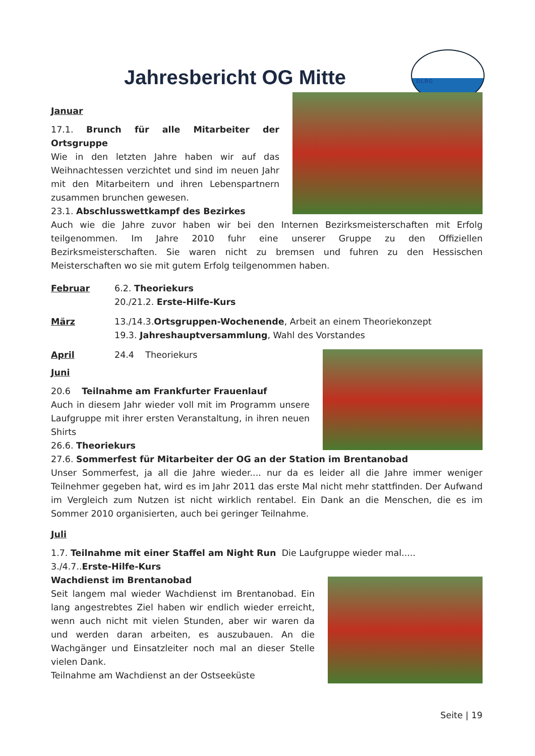DLRG
Jahresbericht OG Mitte
Januar
17.1. Brunch für alle Mitarbeiter der Ortsgruppe
Wie in den letzten Jahre haben wir auf das Weihnachtessen verzichtet und sind im neuen Jahr mit den Mitarbeitern und ihren Lebenspartnern zusammen brunchen gewesen.
23.1. Abschlusswettkampf des Bezirkes
Auch wie die Jahre zuvor haben wir bei den Internen Bezirksmeisterschaften mit Erfolg teilgenommen. Im Jahre 2010 fuhr eine unserer Gruppe zu den Offiziellen Bezirksmeisterschaften. Sie waren nicht zu bremsen und fuhren zu den Hessischen Meisterschaften wo sie mit gutem Erfolg teilgenommen haben.
Februar 6.2. Theoriekurs
20./21.2. Erste-Hilfe-Kurs
März 13./14.3.Ortsgruppen-Wochenende, Arbeit an einem Theoriekonzept
19.3. Jahreshauptversammlung, Wahl des Vorstandes
April 24.4 Theoriekurs
Juni
20.6 Teilnahme am Frankfurter Frauenlauf
Auch in diesem Jahr wieder voll mit im Programm unsere Laufgruppe mit ihrer ersten Veranstaltung, in ihren neuen Shirts
26.6. Theoriekurs
27.6. Sommerfest für Mitarbeiter der OG an der Station im Brentanobad
Unser Sommerfest, ja all die Jahre wieder.... nur da es leider all die Jahre immer weniger Teilnehmer gegeben hat, wird es im Jahr 2011 das erste Mal nicht mehr stattfinden. Der Aufwand im Vergleich zum Nutzen ist nicht wirklich rentabel. Ein Dank an die Menschen, die es im Sommer 2010 organisierten, auch bei geringer Teilnahme.
Juli
1.7. Teilnahme mit einer Staffel am Night Run Die Laufgruppe wieder mal.....
3./4.7..Erste-Hilfe-Kurs
Wachdienst im Brentanobad
Seit langem mal wieder Wachdienst im Brentanobad. Ein lang angestrebtes Ziel haben wir endlich wieder erreicht, wenn auch nicht mit vielen Stunden, aber wir waren da und werden daran arbeiten, es auszubauen. An die Wachgänger und Einsatzleiter noch mal an dieser Stelle vielen Dank.
Teilnahme am Wachdienst an der Ostseeküste
Seite | 19